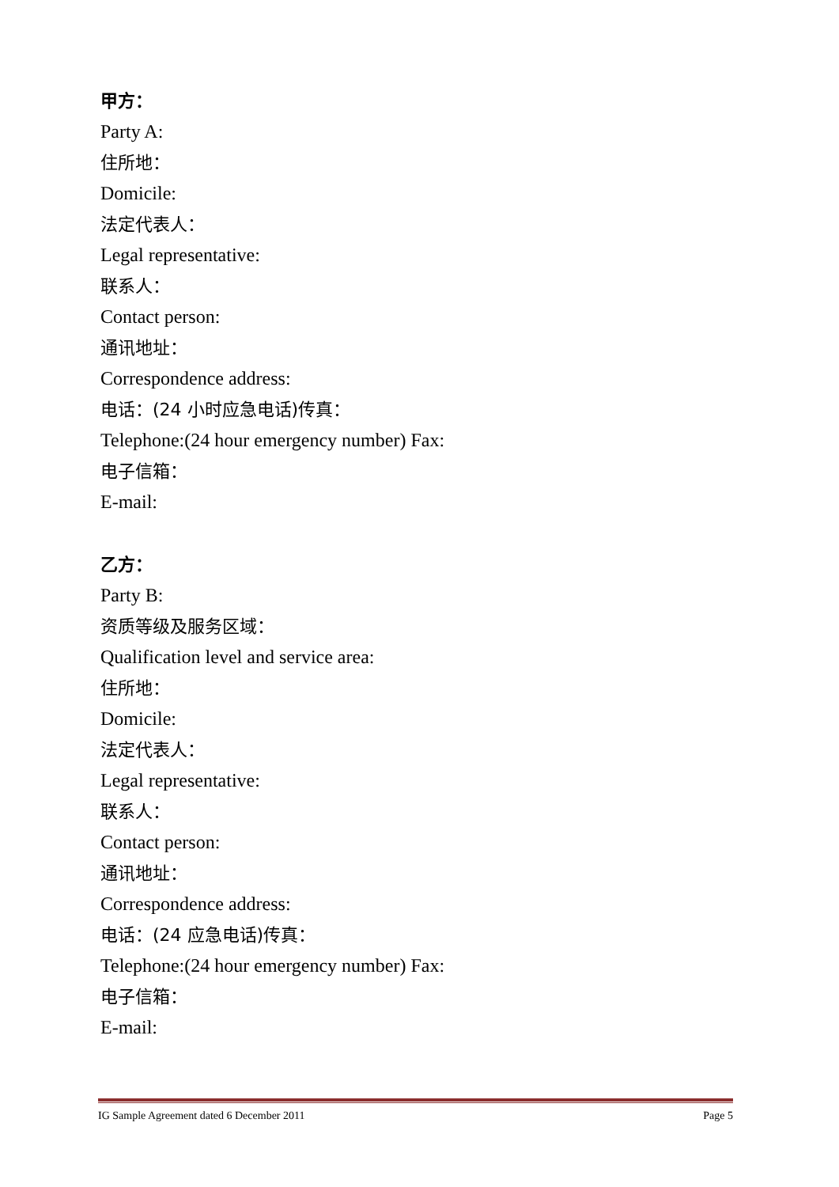甲方：
Party A:
住所地：
Domicile:
法定代表人：
Legal representative:
联系人：
Contact person:
通讯地址：
Correspondence address:
电话：(24 小时应急电话)传真：
Telephone:(24 hour emergency number) Fax:
电子信箱：
E-mail:
乙方：
Party B:
资质等级及服务区域：
Qualification level and service area:
住所地：
Domicile:
法定代表人：
Legal representative:
联系人：
Contact person:
通讯地址：
Correspondence address:
电话：(24 应急电话)传真：
Telephone:(24 hour emergency number) Fax:
电子信箱：
E-mail:
IG Sample Agreement dated 6 December 2011 Page 5